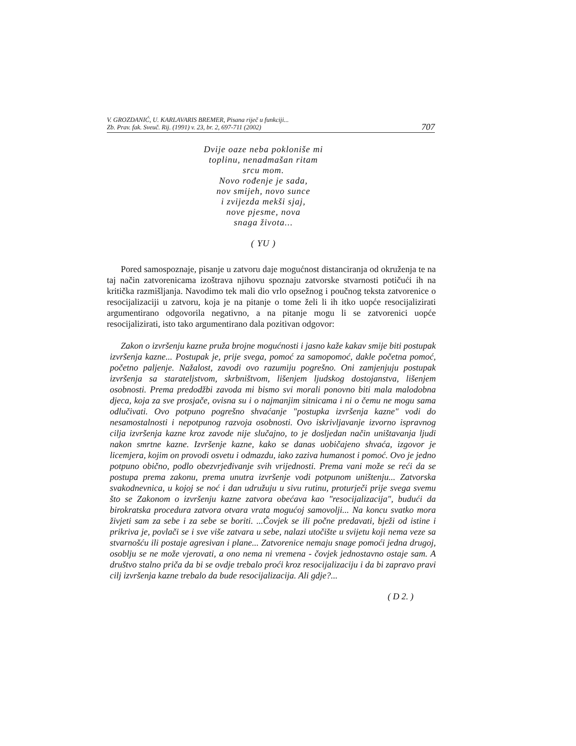V. GROZDANIĆ, U. KARLAVARIS BREMER, Pisana riječ u funkciji...
Zb. Prav. fak. Sveuč. Rij. (1991) v. 23, br. 2, 697-711 (2002)
707
Dvije oaze neba pokloniše mi
toplinu, nenadmašan ritam
srcu mom.
Novo rođenje je sada,
nov smijeh, novo sunce
i zvijezda mekši sjaj,
nove pjesme, nova
snaga života...
( YU )
Pored samospoznaje, pisanje u zatvoru daje mogućnost distanciranja od okruženja te na taj način zatvorenicama izoštrava njihovu spoznaju zatvorske stvarnosti potičući ih na kritička razmišljanja. Navodimo tek mali dio vrlo opsežnog i poučnog teksta zatvorenice o resocijalizaciji u zatvoru, koja je na pitanje o tome želi li ih itko uopće resocijalizirati argumentirano odgovorila negativno, a na pitanje mogu li se zatvorenici uopće resocijalizirati, isto tako argumentirano dala pozitivan odgovor:
Zakon o izvršenju kazne pruža brojne mogućnosti i jasno kaže kakav smije biti postupak izvršenja kazne... Postupak je, prije svega, pomoć za samopomoć, dakle početna pomoć, početno paljenje. Nažalost, zavodi ovo razumiju pogrešno. Oni zamjenjuju postupak izvršenja sa starateljstvom, skrbništvom, lišenjem ljudskog dostojanstva, lišenjem osobnosti. Prema predodžbi zavoda mi bismo svi morali ponovno biti mala malodobna djeca, koja za sve prosjače, ovisna su i o najmanjim sitnicama i ni o čemu ne mogu sama odlučivati. Ovo potpuno pogrešno shvaćanje "postupka izvršenja kazne" vodi do nesamostalnosti i nepotpunog razvoja osobnosti. Ovo iskrivljavanje izvorno ispravnog cilja izvršenja kazne kroz zavode nije slučajno, to je dosljedan način uništavanja ljudi nakon smrtne kazne. Izvršenje kazne, kako se danas uobičajeno shvaća, izgovor je licemjera, kojim on provodi osvetu i odmazdu, iako zaziva humanost i pomoć. Ovo je jedno potpuno obično, podlo obezvrjeđivanje svih vrijednosti. Prema vani može se reći da se postupa prema zakonu, prema unutra izvršenje vodi potpunom uništenju... Zatvorska svakodnevnica, u kojoj se noć i dan udružuju u sivu rutinu, proturječi prije svega svemu što se Zakonom o izvršenju kazne zatvora obećava kao "resocijalizacija", budući da birokratska procedura zatvora otvara vrata mogućoj samovolji... Na koncu svatko mora živjeti sam za sebe i za sebe se boriti. ...Čovjek se ili počne predavati, bježi od istine i prikriva je, povlači se i sve više zatvara u sebe, nalazi utočište u svijetu koji nema veze sa stvarnošću ili postaje agresivan i plane... Zatvorenice nemaju snage pomoći jedna drugoj, osoblju se ne može vjerovati, a ono nema ni vremena - čovjek jednostavno ostaje sam. A društvo stalno priča da bi se ovdje trebalo proći kroz resocijalizaciju i da bi zapravo pravi cilj izvršenja kazne trebalo da bude resocijalizacija. Ali gdje?...
( D 2. )